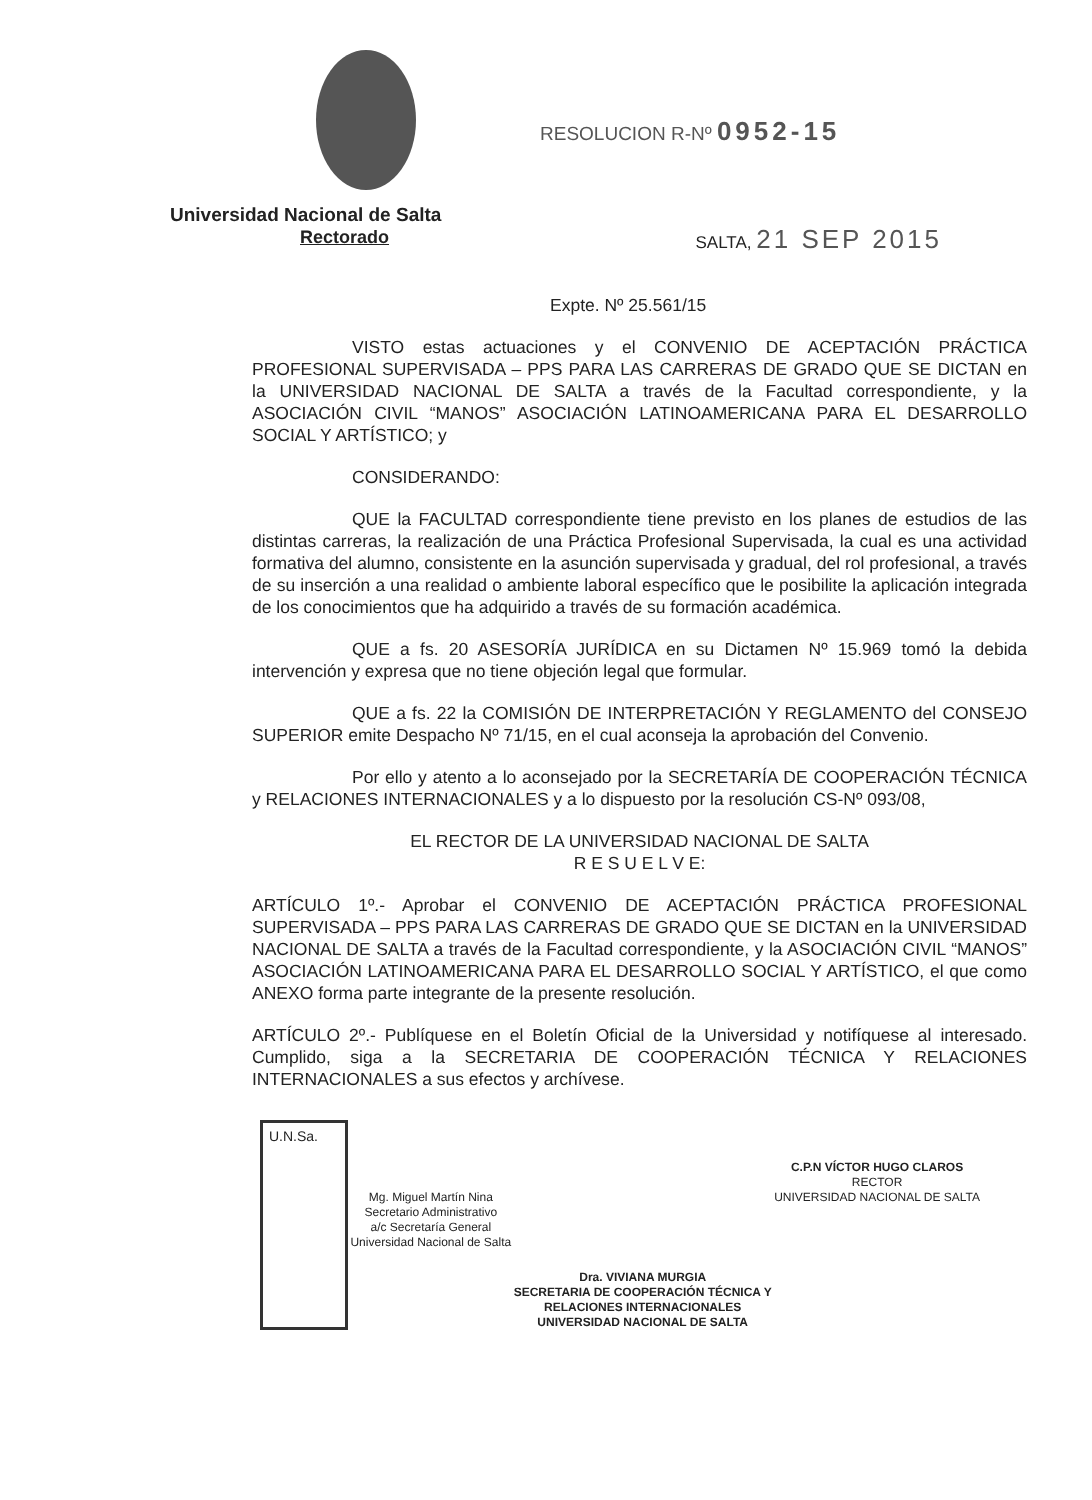Universidad Nacional de Salta
Rectorado
RESOLUCION R-Nº 0952-15
SALTA, 21 SEP 2015
Expte. Nº 25.561/15
VISTO estas actuaciones y el CONVENIO DE ACEPTACIÓN PRÁCTICA PROFESIONAL SUPERVISADA – PPS PARA LAS CARRERAS DE GRADO QUE SE DICTAN en la UNIVERSIDAD NACIONAL DE SALTA a través de la Facultad correspondiente, y la ASOCIACIÓN CIVIL “MANOS” ASOCIACIÓN LATINOAMERICANA PARA EL DESARROLLO SOCIAL Y ARTÍSTICO; y
CONSIDERANDO:
QUE la FACULTAD correspondiente tiene previsto en los planes de estudios de las distintas carreras, la realización de una Práctica Profesional Supervisada, la cual es una actividad formativa del alumno, consistente en la asunción supervisada y gradual, del rol profesional, a través de su inserción a una realidad o ambiente laboral específico que le posibilite la aplicación integrada de los conocimientos que ha adquirido a través de su formación académica.
QUE a fs. 20 ASESORÍA JURÍDICA en su Dictamen Nº 15.969 tomó la debida intervención y expresa que no tiene objeción legal que formular.
QUE a fs. 22 la COMISIÓN DE INTERPRETACIÓN Y REGLAMENTO del CONSEJO SUPERIOR emite Despacho Nº 71/15, en el cual aconseja la aprobación del Convenio.
Por ello y atento a lo aconsejado por la SECRETARÍA DE COOPERACIÓN TÉCNICA y RELACIONES INTERNACIONALES y a lo dispuesto por la resolución CS-Nº 093/08,
EL RECTOR DE LA UNIVERSIDAD NACIONAL DE SALTA
R E S U E L V E:
ARTÍCULO 1º.- Aprobar el CONVENIO DE ACEPTACIÓN PRÁCTICA PROFESIONAL SUPERVISADA – PPS PARA LAS CARRERAS DE GRADO QUE SE DICTAN en la UNIVERSIDAD NACIONAL DE SALTA a través de la Facultad correspondiente, y la ASOCIACIÓN CIVIL “MANOS” ASOCIACIÓN LATINOAMERICANA PARA EL DESARROLLO SOCIAL Y ARTÍSTICO, el que como ANEXO forma parte integrante de la presente resolución.
ARTÍCULO 2º.- Publíquese en el Boletín Oficial de la Universidad y notifíquese al interesado. Cumplido, siga a la SECRETARIA DE COOPERACIÓN TÉCNICA Y RELACIONES INTERNACIONALES a sus efectos y archívese.
U.N.Sa.
Mg. Miguel Martín Nina
Secretario Administrativo
a/c Secretaría General
Universidad Nacional de Salta
Dra. VIVIANA MURGIA
SECRETARIA DE COOPERACIÓN TÉCNICA Y
RELACIONES INTERNACIONALES
UNIVERSIDAD NACIONAL DE SALTA
C.P.N VÍCTOR HUGO CLAROS
RECTOR
UNIVERSIDAD NACIONAL DE SALTA